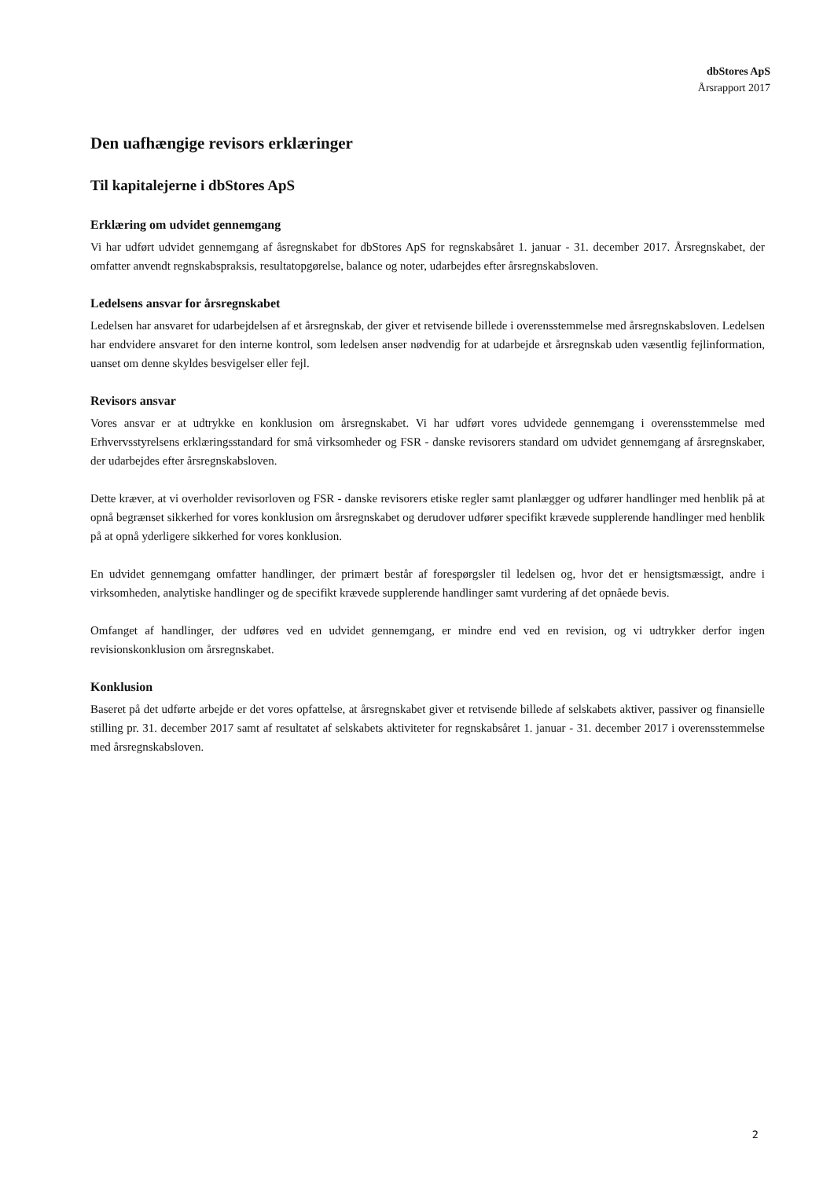dbStores ApS
Årsrapport 2017
Den uafhængige revisors erklæringer
Til kapitalejerne i dbStores ApS
Erklæring om udvidet gennemgang
Vi har udført udvidet gennemgang af åsregnskabet for dbStores ApS for regnskabsåret 1. januar - 31. december 2017. Årsregnskabet, der omfatter anvendt regnskabspraksis, resultatopgørelse, balance og noter, udarbejdes efter årsregnskabsloven.
Ledelsens ansvar for årsregnskabet
Ledelsen har ansvaret for udarbejdelsen af et årsregnskab, der giver et retvisende billede i overensstemmelse med årsregnskabsloven. Ledelsen har endvidere ansvaret for den interne kontrol, som ledelsen anser nødvendig for at udarbejde et årsregnskab uden væsentlig fejlinformation, uanset om denne skyldes besvigelser eller fejl.
Revisors ansvar
Vores ansvar er at udtrykke en konklusion om årsregnskabet. Vi har udført vores udvidede gennemgang i overensstemmelse med Erhvervsstyrelsens erklæringsstandard for små virksomheder og FSR - danske revisorers standard om udvidet gennemgang af årsregnskaber, der udarbejdes efter årsregnskabsloven.
Dette kræver, at vi overholder revisorloven og FSR - danske revisorers etiske regler samt planlægger og udfører handlinger med henblik på at opnå begrænset sikkerhed for vores konklusion om årsregnskabet og derudover udfører specifikt krævede supplerende handlinger med henblik på at opnå yderligere sikkerhed for vores konklusion.
En udvidet gennemgang omfatter handlinger, der primært består af forespørgsler til ledelsen og, hvor det er hensigtsmæssigt, andre i virksomheden, analytiske handlinger og de specifikt krævede supplerende handlinger samt vurdering af det opnåede bevis.
Omfanget af handlinger, der udføres ved en udvidet gennemgang, er mindre end ved en revision, og vi udtrykker derfor ingen revisionskonklusion om årsregnskabet.
Konklusion
Baseret på det udførte arbejde er det vores opfattelse, at årsregnskabet giver et retvisende billede af selskabets aktiver, passiver og finansielle stilling pr. 31. december 2017 samt af resultatet af selskabets aktiviteter for regnskabsåret 1. januar - 31. december 2017 i overensstemmelse med årsregnskabsloven.
2